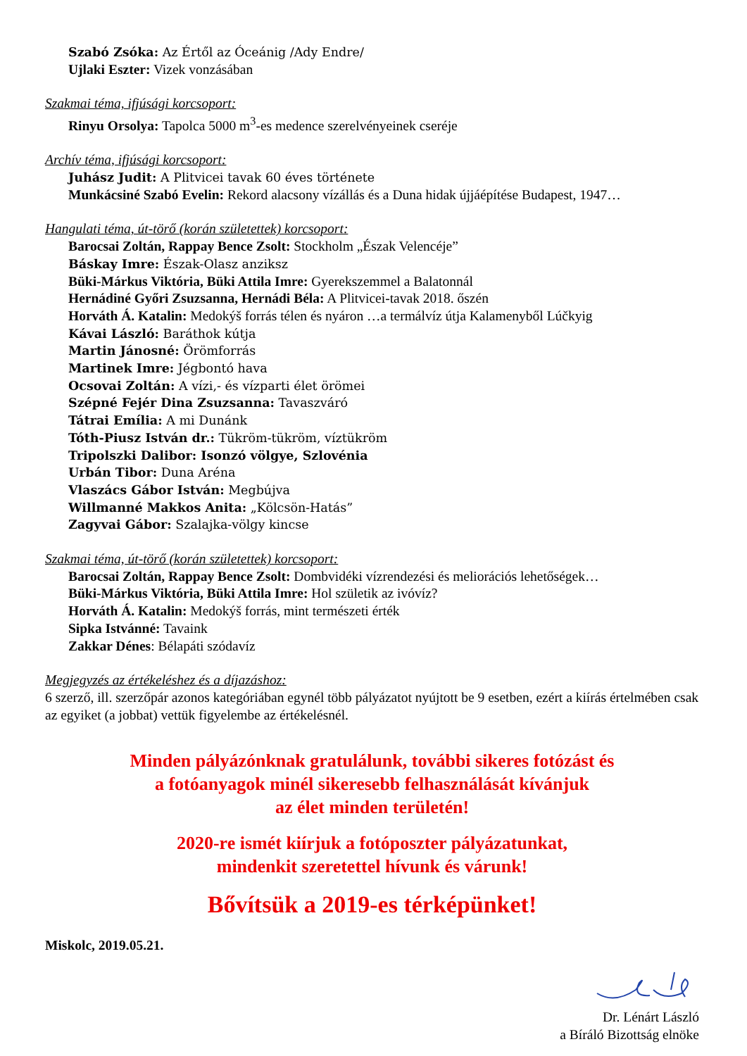Szabó Zsóka: Az Értől az Óceánig /Ady Endre/
Ujlaki Eszter: Vizek vonzásában
Szakmai téma, ifjúsági korcsoport:
Rinyu Orsolya: Tapolca 5000 m<sup>3</sup>-es medence szerelvényeinek cseréje
Archív téma, ifjúsági korcsoport:
Juhász Judit: A Plitvicei tavak 60 éves története
Munkácsiné Szabó Evelin: Rekord alacsony vízállás és a Duna hidak újjáépítése Budapest, 1947…
Hangulati téma, út-törő (korán születettek) korcsoport:
Barocsai Zoltán, Rappay Bence Zsolt: Stockholm „Észak Velencéje”
Báskay Imre: Észak-Olasz anziksz
Büki-Márkus Viktória, Büki Attila Imre: Gyerekszemmel a Balatonnál
Hernádiné Győri Zsuzsanna, Hernádi Béla: A Plitvicei-tavak 2018. őszén
Horváth Á. Katalin: Medokýš forrás télen és nyáron …a termálvíz útja Kalamenyből Lúčkyig
Kávai László: Baráthok kútja
Martin Jánosné: Örömforrás
Martinek Imre: Jégbontó hava
Ocsovai Zoltán: A vízi,- és vízparti élet örömei
Szépné Fejér Dina Zsuzsanna: Tavaszváró
Tátrai Emília: A mi Dunánk
Tóth-Piusz István dr.: Tükröm-tükröm, víztükröm
Tripolszki Dalibor: Isonzó völgye, Szlovénia
Urbán Tibor: Duna Aréna
Vlaszács Gábor István: Megbújva
Willmanné Makkos Anita: „Kölcsön-Hatás”
Zagyvai Gábor: Szalajka-völgy kincse
Szakmai téma, út-törő (korán születettek) korcsoport:
Barocsai Zoltán, Rappay Bence Zsolt: Dombvidéki vízrendezési és meliorációs lehetőségek…
Büki-Márkus Viktória, Büki Attila Imre: Hol születik az ivóvíz?
Horváth Á. Katalin: Medokýš forrás, mint természeti érték
Sipka Istvánné: Tavaink
Zakkar Dénes: Bélapáti szódavíz
Megjegyzés az értékeléshez és a díjazáshoz:
6 szerző, ill. szerzőpár azonos kategóriában egynél több pályázatot nyújtott be 9 esetben, ezért a kiírás értelmében csak az egyiket (a jobbat) vettük figyelembe az értékelésnél.
Minden pályázónknak gratulálunk, további sikeres fotózást és
a fotóanyagok minél sikeresebb felhasználását kívánjuk
az élet minden területén!
2020-re ismét kiírjuk a fotóposzter pályázatunkat,
mindenkit szeretettel hívunk és várunk!
Bővítsük a 2019-es térképünket!
Miskolc, 2019.05.21.
Dr. Lénárt László
a Bíráló Bizottság elnöke